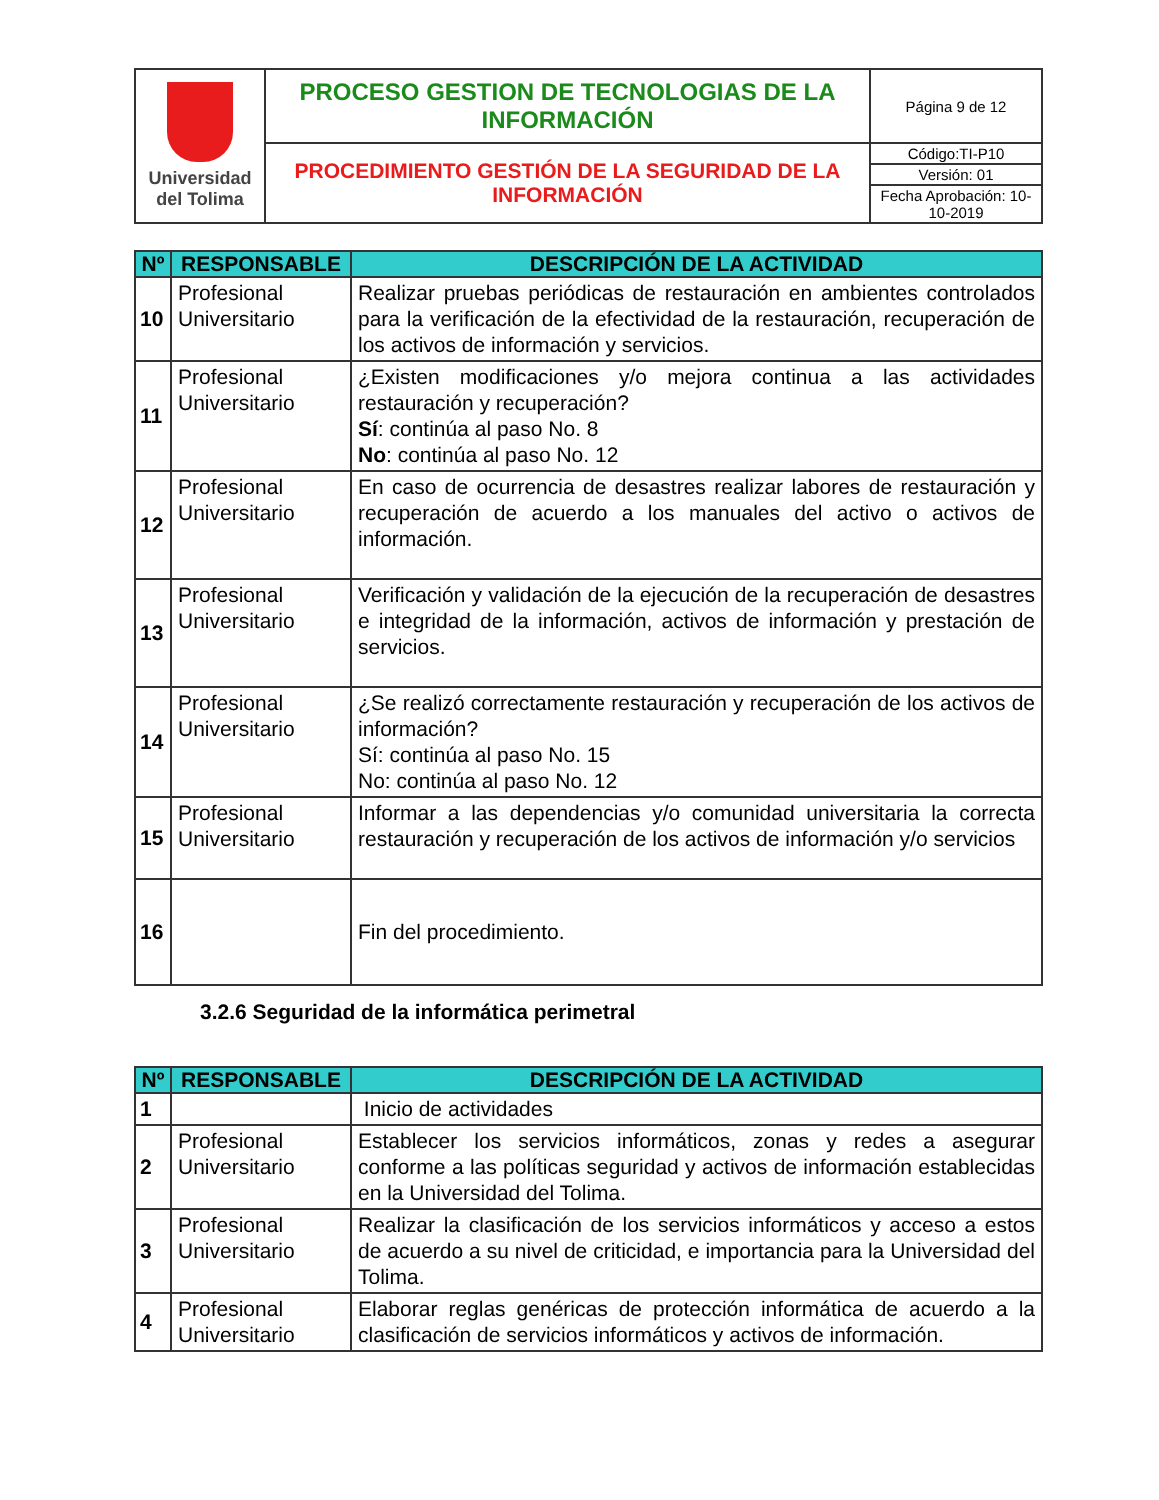| Universidad del Tolima | PROCESO GESTION DE TECNOLOGIAS DE LA INFORMACIÓN | Página 9 de 12 |
| | PROCEDIMIENTO GESTIÓN DE LA SEGURIDAD DE LA INFORMACIÓN | Código:TI-P10 |
| | | Versión: 01 |
| | | Fecha Aprobación: 10-10-2019 |
| Nº | RESPONSABLE | DESCRIPCIÓN DE LA ACTIVIDAD |
| --- | --- | --- |
| 10 | Profesional Universitario | Realizar pruebas periódicas de restauración en ambientes controlados para la verificación de la efectividad de la restauración, recuperación de los activos de información y servicios. |
| 11 | Profesional Universitario | ¿Existen modificaciones y/o mejora continua a las actividades restauración y recuperación? Sí : continúa al paso No. 8 No : continúa al paso No. 12 |
| 12 | Profesional Universitario | En caso de ocurrencia de desastres realizar labores de restauración y recuperación de acuerdo a los manuales del activo o activos de información. |
| 13 | Profesional Universitario | Verificación y validación de la ejecución de la recuperación de desastres e integridad de la información, activos de información y prestación de servicios. |
| 14 | Profesional Universitario | ¿Se realizó correctamente restauración y recuperación de los activos de información? Sí: continúa al paso No. 15 No: continúa al paso No. 12 |
| 15 | Profesional Universitario | Informar a las dependencias y/o comunidad universitaria la correcta restauración y recuperación de los activos de información y/o servicios |
| 16 | | Fin del procedimiento. |
3.2.6 Seguridad de la informática perimetral
| Nº | RESPONSABLE | DESCRIPCIÓN DE LA ACTIVIDAD |
| --- | --- | --- |
| 1 | | Inicio de actividades |
| 2 | Profesional Universitario | Establecer los servicios informáticos, zonas y redes a asegurar conforme a las políticas seguridad y activos de información establecidas en la Universidad del Tolima. |
| 3 | Profesional Universitario | Realizar la clasificación de los servicios informáticos y acceso a estos de acuerdo a su nivel de criticidad, e importancia para la Universidad del Tolima. |
| 4 | Profesional Universitario | Elaborar reglas genéricas de protección informática de acuerdo a la clasificación de servicios informáticos y activos de información. |